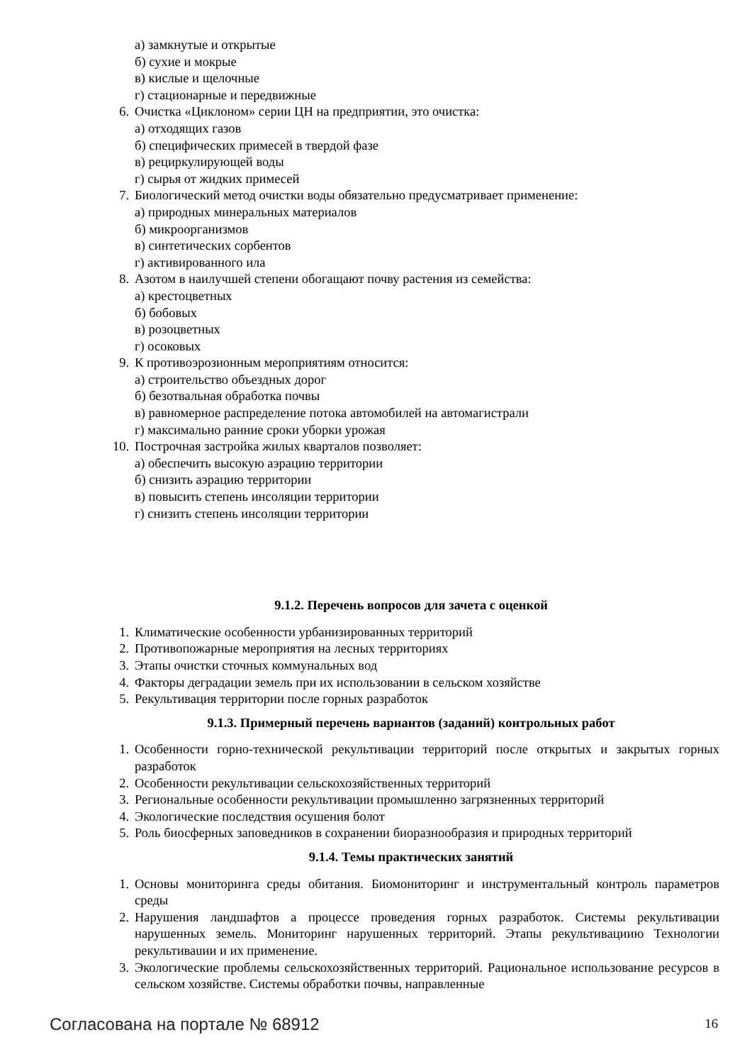а) замкнутые и открытые
б) сухие и мокрые
в) кислые и щелочные
г) стационарные и передвижные
6. Очистка «Циклоном» серии ЦН на предприятии, это очистка:
а) отходящих газов
б) специфических примесей в твердой фазе
в) рециркулирующей воды
г) сырья от жидких примесей
7. Биологический метод очистки воды обязательно предусматривает применение:
а) природных минеральных материалов
б) микроорганизмов
в) синтетических сорбентов
г) активированного ила
8. Азотом в наилучшей степени обогащают почву растения из семейства:
а) крестоцветных
б) бобовых
в) розоцветных
г) осоковых
9. К противоэрозионным мероприятиям относится:
а) строительство объездных дорог
б) безотвальная обработка почвы
в) равномерное распределение потока автомобилей на автомагистрали
г) максимально ранние сроки уборки урожая
10. Построчная застройка жилых кварталов позволяет:
а) обеспечить высокую аэрацию территории
б) снизить аэрацию территории
в) повысить степень инсоляции территории
г) снизить степень инсоляции территории
9.1.2. Перечень вопросов для зачета с оценкой
1. Климатические особенности урбанизированных территорий
2. Противопожарные мероприятия на лесных территориях
3. Этапы очистки сточных коммунальных вод
4. Факторы деградации земель при их использовании в сельском хозяйстве
5. Рекультивация территории после горных разработок
9.1.3. Примерный перечень вариантов (заданий) контрольных работ
1. Особенности горно-технической рекультивации территорий после открытых и закрытых горных разработок
2. Особенности рекультивации сельскохозяйственных территорий
3. Региональные особенности рекультивации промышленно загрязненных территорий
4. Экологические последствия осушения болот
5. Роль биосферных заповедников в сохранении биоразнообразия и природных территорий
9.1.4. Темы практических занятий
1. Основы мониторинга среды обитания. Биомониторинг и инструментальный контроль параметров среды
2. Нарушения ландшафтов а процессе проведения горных разработок. Системы рекультивации нарушенных земель. Мониторинг нарушенных территорий. Этапы рекультивациию Технологии рекультиваuии и их применение.
3. Экологические проблемы сельскохозяйственных территорий. Рациональное использование ресурсов в сельском хозяйстве. Системы обработки почвы, направленные
Согласована на портале № 68912 16